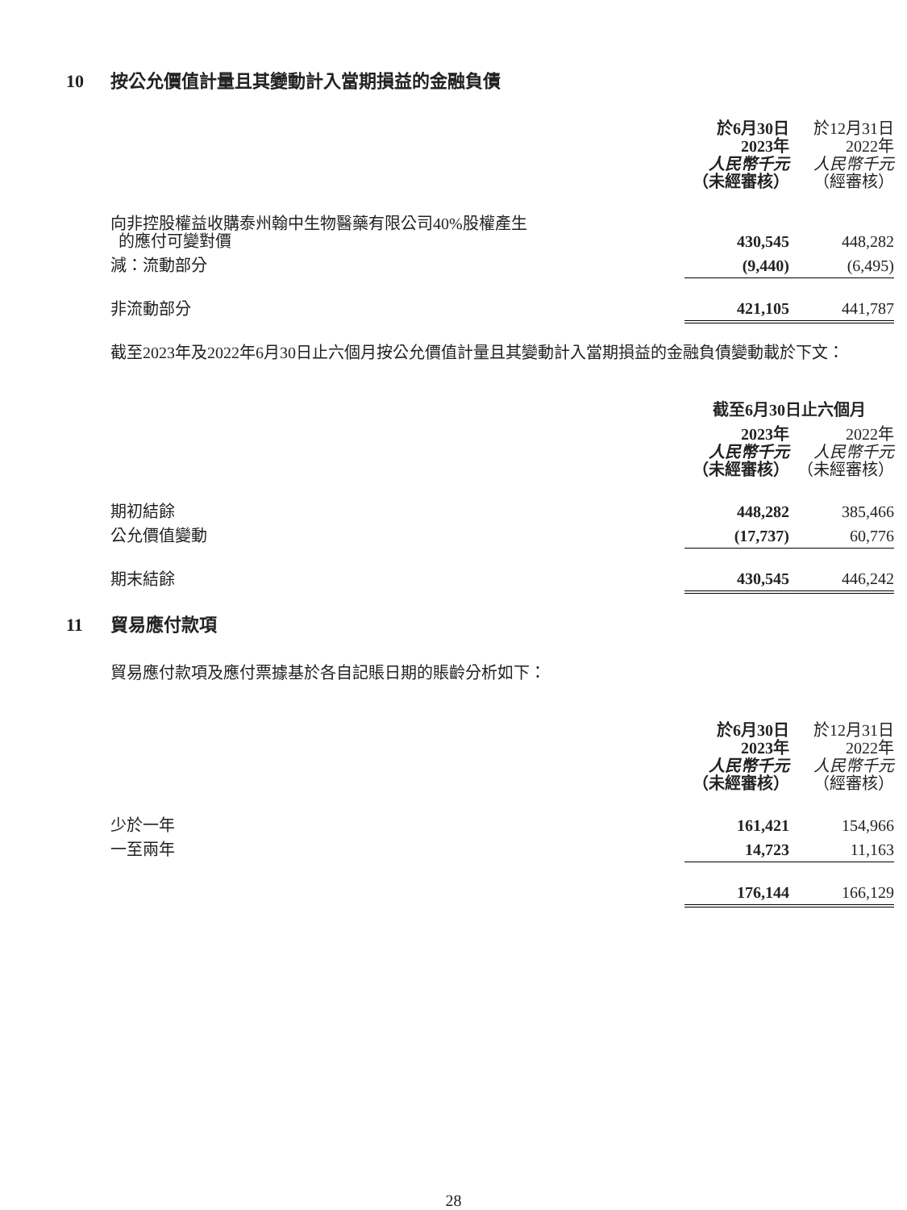10 按公允價值計量且其變動計入當期損益的金融負債
| | 於6月30日 2023年 人民幣千元 （未經審核） | | 於12月31日 2022年 人民幣千元 （經審核） |
| --- | --- | --- | --- |
| 向非控股權益收購泰州翰中生物醫藥有限公司40%股權產生 的應付可變對價 | 430,545 | | 448,282 |
| 減：流動部分 | (9,440) | | (6,495) |
| 非流動部分 | 421,105 | | 441,787 |
截至2023年及2022年6月30日止六個月按公允價值計量且其變動計入當期損益的金融負債變動載於下文：
| | 截至6月30日止六個月 | | |
| --- | --- | --- | --- |
| | 2023年 人民幣千元 （未經審核） | | 2022年 人民幣千元 （未經審核） |
| 期初結餘 | 448,282 | | 385,466 |
| 公允價值變動 | (17,737) | | 60,776 |
| 期末結餘 | 430,545 | | 446,242 |
11 貿易應付款項
貿易應付款項及應付票據基於各自記賬日期的賬齡分析如下：
| | 於6月30日 2023年 人民幣千元 （未經審核） | | 於12月31日 2022年 人民幣千元 （經審核） |
| --- | --- | --- | --- |
| 少於一年 | 161,421 | | 154,966 |
| 一至兩年 | 14,723 | | 11,163 |
| | 176,144 | | 166,129 |
28